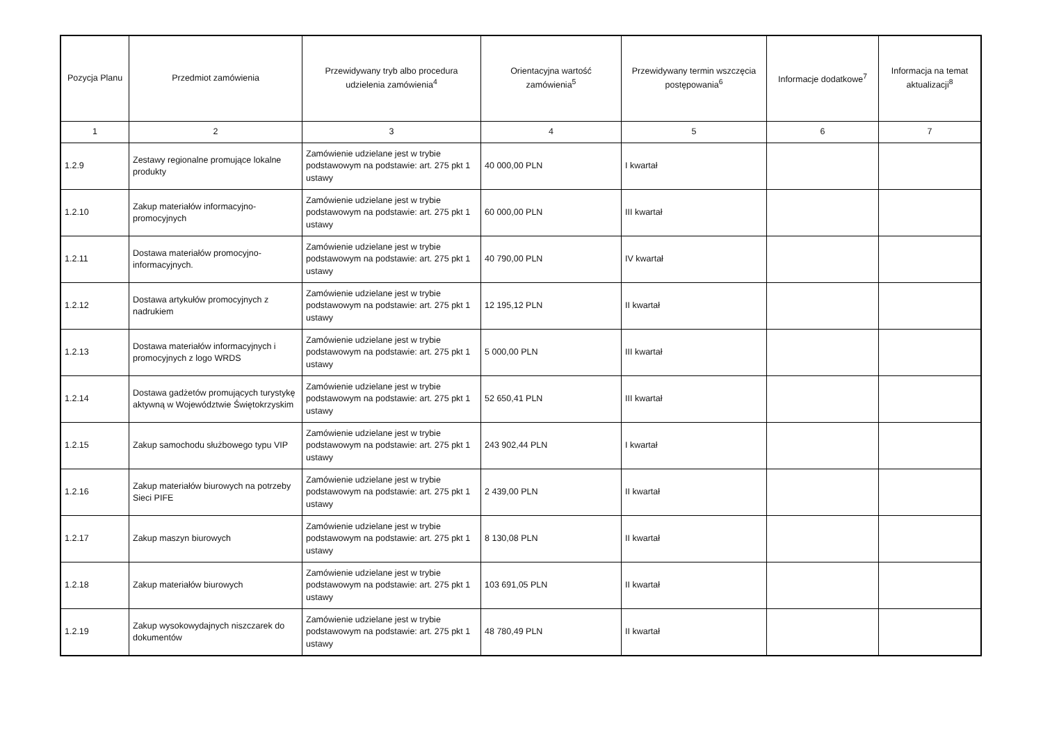| Pozycja Planu | Przedmiot zamówienia | Przewidywany tryb albo procedura udzielenia zamówienia<sup>4</sup> | Orientacyjna wartość zamówienia<sup>5</sup> | Przewidywany termin wszczęcia postępowania<sup>6</sup> | Informacje dodatkowe<sup>7</sup> | Informacja na temat aktualizacji<sup>8</sup> |
| --- | --- | --- | --- | --- | --- | --- |
| 1 | 2 | 3 | 4 | 5 | 6 | 7 |
| 1.2.9 | Zestawy regionalne promujące lokalne produkty | Zamówienie udzielane jest w trybie podstawowym na podstawie: art. 275 pkt 1 ustawy | 40 000,00 PLN | I kwartał | | |
| 1.2.10 | Zakup materiałów informacyjno-promocyjnych | Zamówienie udzielane jest w trybie podstawowym na podstawie: art. 275 pkt 1 ustawy | 60 000,00 PLN | III kwartał | | |
| 1.2.11 | Dostawa materiałów promocyjno-informacyjnych. | Zamówienie udzielane jest w trybie podstawowym na podstawie: art. 275 pkt 1 ustawy | 40 790,00 PLN | IV kwartał | | |
| 1.2.12 | Dostawa artykułów promocyjnych z nadrukiem | Zamówienie udzielane jest w trybie podstawowym na podstawie: art. 275 pkt 1 ustawy | 12 195,12 PLN | II kwartał | | |
| 1.2.13 | Dostawa materiałów informacyjnych i promocyjnych z logo WRDS | Zamówienie udzielane jest w trybie podstawowym na podstawie: art. 275 pkt 1 ustawy | 5 000,00 PLN | III kwartał | | |
| 1.2.14 | Dostawa gadżetów promujących turystykę aktywną w Województwie Świętokrzyskim | Zamówienie udzielane jest w trybie podstawowym na podstawie: art. 275 pkt 1 ustawy | 52 650,41 PLN | III kwartał | | |
| 1.2.15 | Zakup samochodu służbowego typu VIP | Zamówienie udzielane jest w trybie podstawowym na podstawie: art. 275 pkt 1 ustawy | 243 902,44 PLN | I kwartał | | |
| 1.2.16 | Zakup materiałów biurowych na potrzeby Sieci PIFE | Zamówienie udzielane jest w trybie podstawowym na podstawie: art. 275 pkt 1 ustawy | 2 439,00 PLN | II kwartał | | |
| 1.2.17 | Zakup maszyn biurowych | Zamówienie udzielane jest w trybie podstawowym na podstawie: art. 275 pkt 1 ustawy | 8 130,08 PLN | II kwartał | | |
| 1.2.18 | Zakup materiałów biurowych | Zamówienie udzielane jest w trybie podstawowym na podstawie: art. 275 pkt 1 ustawy | 103 691,05 PLN | II kwartał | | |
| 1.2.19 | Zakup wysokowydajnych niszczarek do dokumentów | Zamówienie udzielane jest w trybie podstawowym na podstawie: art. 275 pkt 1 ustawy | 48 780,49 PLN | II kwartał | | |